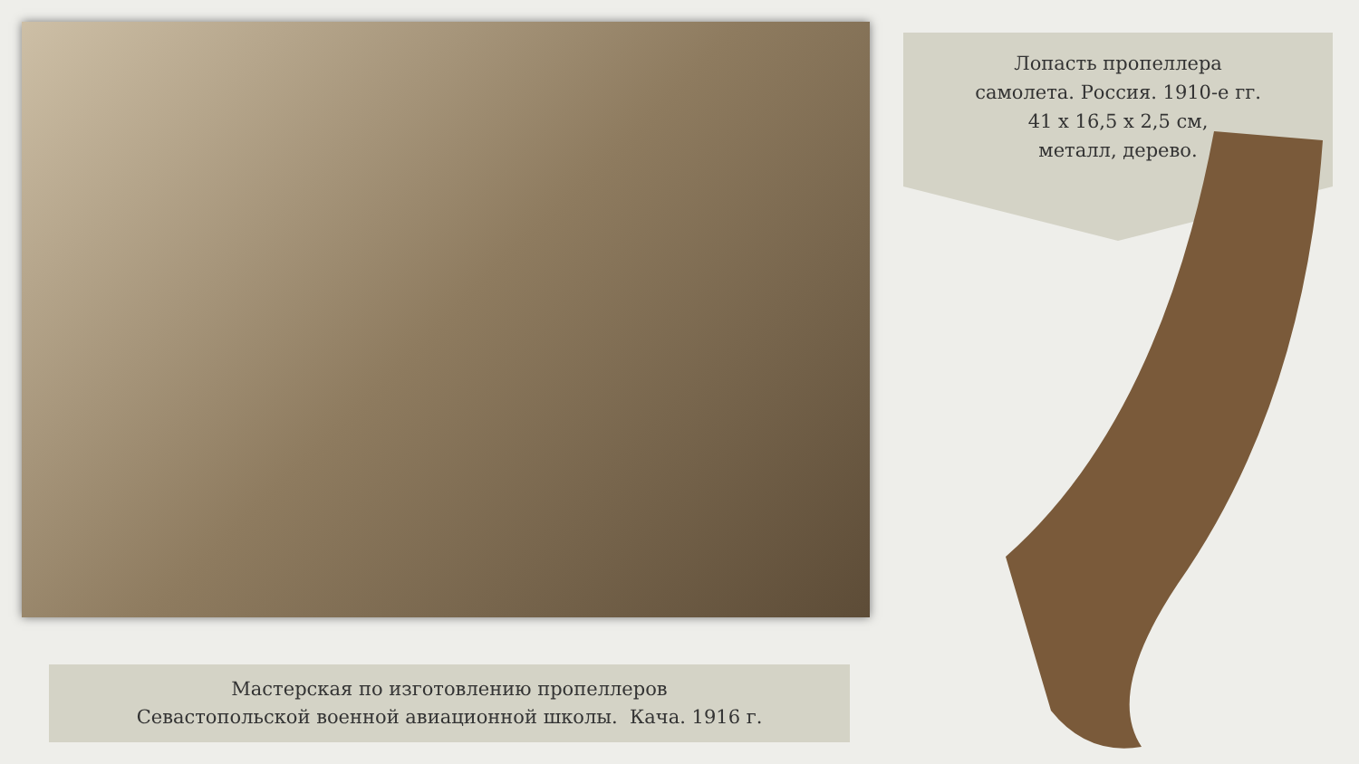Лопасть пропеллера
самолета. Россия. 1910-е гг.
41 х 16,5 х 2,5 см,
металл, дерево.
Мастерская по изготовлению пропеллеров
Севастопольской военной авиационной школы. Кача. 1916 г.